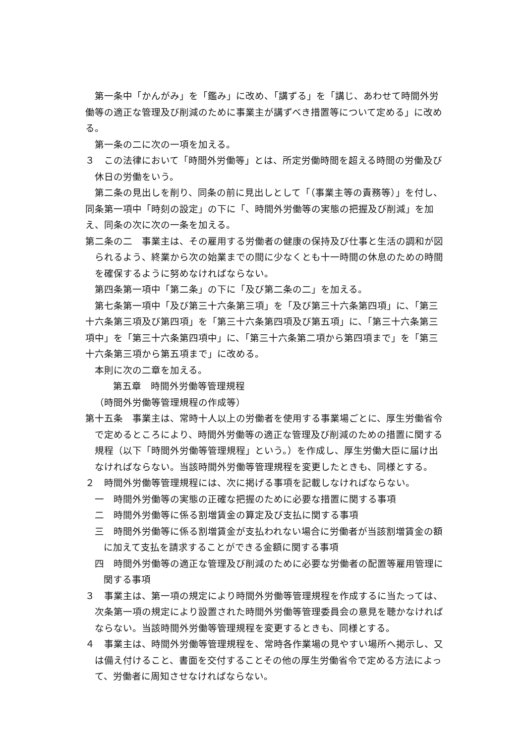第一条中「かんがみ」を「鑑み」に改め、「講ずる」を「講じ、あわせて時間外労働等の適正な管理及び削減のために事業主が講ずべき措置等について定める」に改める。
第一条の二に次の一項を加える。
３　この法律において「時間外労働等」とは、所定労働時間を超える時間の労働及び休日の労働をいう。
第二条の見出しを削り、同条の前に見出しとして「（事業主等の責務等）」を付し、同条第一項中「時刻の設定」の下に「、時間外労働等の実態の把握及び削減」を加え、同条の次に次の一条を加える。
第二条の二　事業主は、その雇用する労働者の健康の保持及び仕事と生活の調和が図られるよう、終業から次の始業までの間に少なくとも十一時間の休息のための時間を確保するように努めなければならない。
第四条第一項中「第二条」の下に「及び第二条の二」を加える。
第七条第一項中「及び第三十六条第三項」を「及び第三十六条第四項」に、「第三十六条第三項及び第四項」を「第三十六条第四項及び第五項」に、「第三十六条第三項中」を「第三十六条第四項中」に、「第三十六条第二項から第四項まで」を「第三十六条第三項から第五項まで」に改める。
本則に次の二章を加える。
第五章　時間外労働等管理規程
（時間外労働等管理規程の作成等）
第十五条　事業主は、常時十人以上の労働者を使用する事業場ごとに、厚生労働省令で定めるところにより、時間外労働等の適正な管理及び削減のための措置に関する規程（以下「時間外労働等管理規程」という。）を作成し、厚生労働大臣に届け出なければならない。当該時間外労働等管理規程を変更したときも、同様とする。
２　時間外労働等管理規程には、次に掲げる事項を記載しなければならない。
一　時間外労働等の実態の正確な把握のために必要な措置に関する事項
二　時間外労働等に係る割増賃金の算定及び支払に関する事項
三　時間外労働等に係る割増賃金が支払われない場合に労働者が当該割増賃金の額に加えて支払を請求することができる金額に関する事項
四　時間外労働等の適正な管理及び削減のために必要な労働者の配置等雇用管理に関する事項
３　事業主は、第一項の規定により時間外労働等管理規程を作成するに当たっては、次条第一項の規定により設置された時間外労働等管理委員会の意見を聴かなければならない。当該時間外労働等管理規程を変更するときも、同様とする。
４　事業主は、時間外労働等管理規程を、常時各作業場の見やすい場所へ掲示し、又は備え付けること、書面を交付することその他の厚生労働省令で定める方法によって、労働者に周知させなければならない。